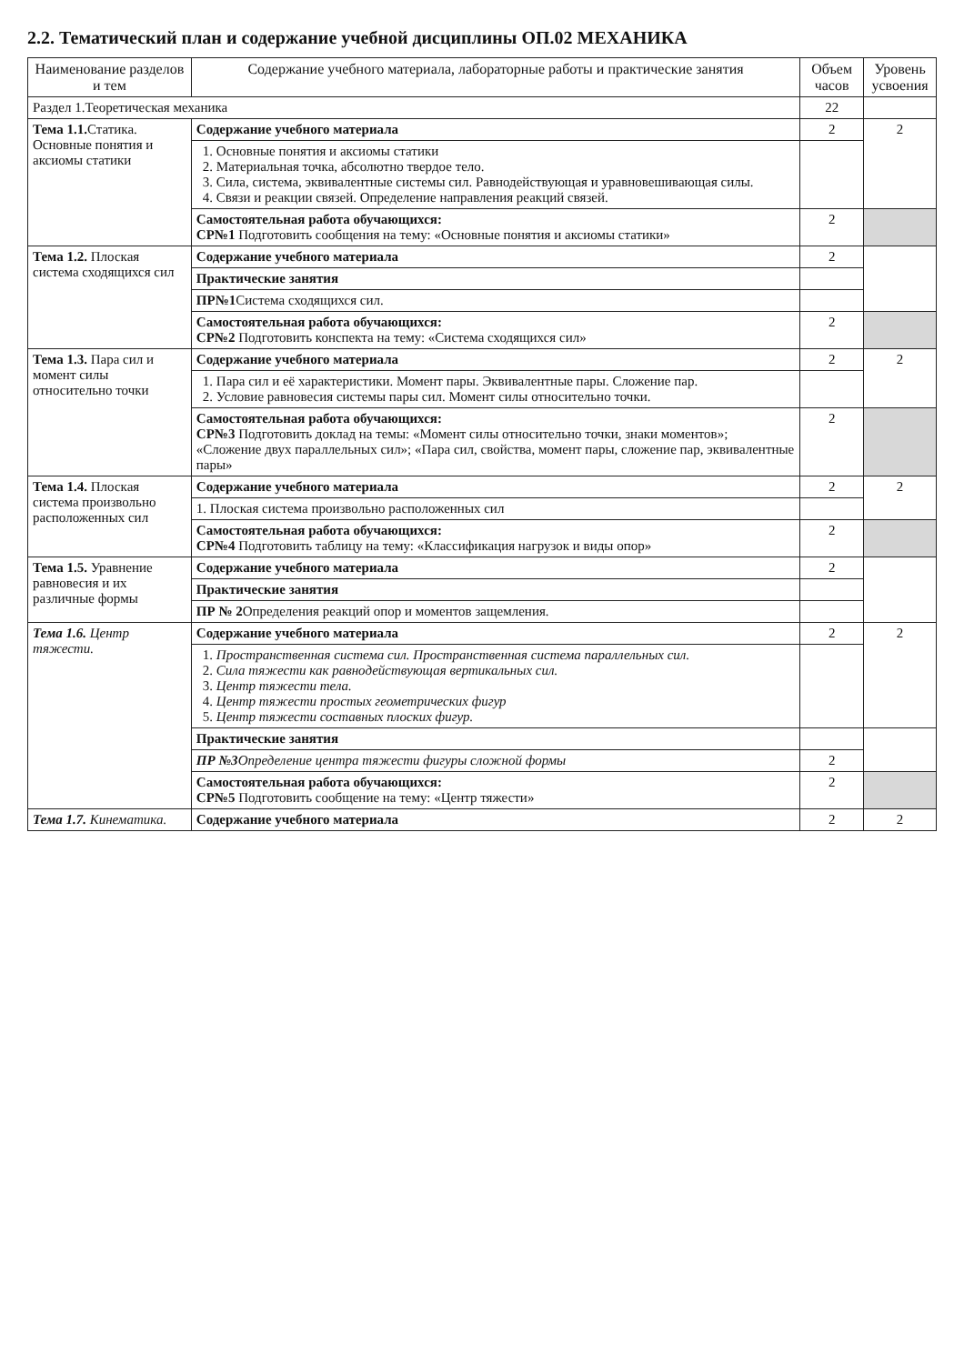2.2. Тематический план и содержание учебной дисциплины ОП.02 МЕХАНИКА
| Наименование разделов и тем | Содержание учебного материала, лабораторные работы и практические занятия | Объем часов | Уровень усвоения |
| --- | --- | --- | --- |
| Раздел 1.Теоретическая механика | | 22 | |
| Тема 1.1. Статика. Основные понятия и аксиомы статики | Содержание учебного материала | 2 | 2 |
| | 1. Основные понятия и аксиомы статики 2. Материальная точка, абсолютно твердое тело. 3. Сила, система, эквивалентные системы сил. Равнодействующая и уравновешивающая силы. 4. Связи и реакции связей. Определение направления реакций связей. | | |
| | Самостоятельная работа обучающихся: СР№1 Подготовить сообщения на тему: «Основные понятия и аксиомы статики» | 2 | |
| Тема 1.2. Плоская система сходящихся сил | Содержание учебного материала | 2 | |
| | Практические занятия | | |
| | ПР№1 Система сходящихся сил. | | |
| | Самостоятельная работа обучающихся: СР№2 Подготовить конспекта на тему: «Система сходящихся сил» | 2 | |
| Тема 1.3. Пара сил и момент силы относительно точки | Содержание учебного материала | 2 | 2 |
| | 1. Пара сил и её характеристики. Момент пары. Эквивалентные пары. Сложение пар. 2. Условие равновесия системы пары сил. Момент силы относительно точки. | | |
| | Самостоятельная работа обучающихся: СР№3 Подготовить доклад на темы: «Момент силы относительно точки, знаки моментов»; «Сложение двух параллельных сил»; «Пара сил, свойства, момент пары, сложение пар, эквивалентные пары» | 2 | |
| Тема 1.4. Плоская система произвольно расположенных сил | Содержание учебного материала | 2 | 2 |
| | 1. Плоская система произвольно расположенных сил | | |
| | Самостоятельная работа обучающихся: СР№4 Подготовить таблицу на тему: «Классификация нагрузок и виды опор» | 2 | |
| Тема 1.5. Уравнение равновесия и их различные формы | Содержание учебного материала | 2 | |
| | Практические занятия | | |
| | ПР № 2 Определения реакций опор и моментов защемления. | | |
| Тема 1.6. Центр тяжести. | Содержание учебного материала | 2 | 2 |
| | 1. Пространственная система сил. Пространственная система параллельных сил. 2. Сила тяжести как равнодействующая вертикальных сил. 3. Центр тяжести тела. 4. Центр тяжести простых геометрических фигур 5. Центр тяжести составных плоских фигур. | | |
| | Практические занятия | | |
| | ПР №3 Определение центра тяжести фигуры сложной формы | 2 | |
| | Самостоятельная работа обучающихся: СР№5 Подготовить сообщение на тему: «Центр тяжести» | 2 | |
| Тема 1.7. Кинематика. | Содержание учебного материала | 2 | 2 |